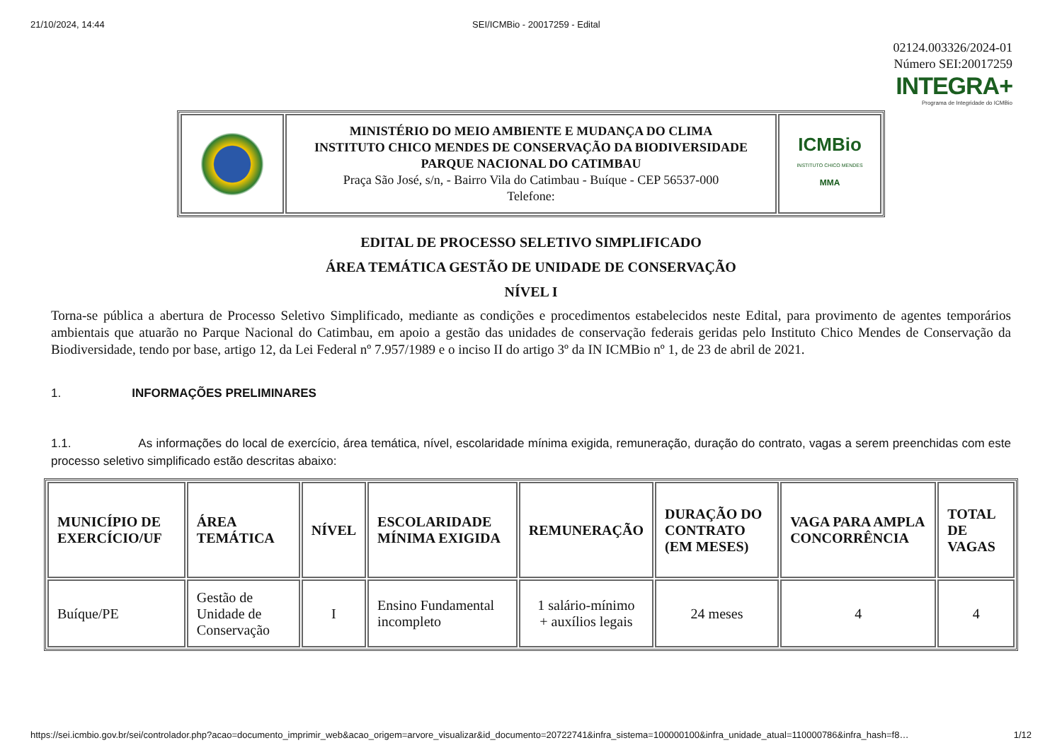21/10/2024, 14:44 SEI/ICMBio - 20017259 - Edital
02124.003326/2024-01
Número SEI:20017259
INTEGRA+
Programa de Integridade do ICMBio
| | MINISTÉRIO DO MEIO AMBIENTE E MUDANÇA DO CLIMA INSTITUTO CHICO MENDES DE CONSERVAÇÃO DA BIODIVERSIDADE PARQUE NACIONAL DO CATIMBAU Praça São José, s/n, - Bairro Vila do Catimbau - Buíque - CEP 56537-000 Telefone: | ICMBio INSTITUTO CHICO MENDES MMA |
EDITAL DE PROCESSO SELETIVO SIMPLIFICADO
ÁREA TEMÁTICA GESTÃO DE UNIDADE DE CONSERVAÇÃO
NÍVEL I
Torna-se pública a abertura de Processo Seletivo Simplificado, mediante as condições e procedimentos estabelecidos neste Edital, para provimento de agentes temporários ambientais que atuarão no Parque Nacional do Catimbau, em apoio a gestão das unidades de conservação federais geridas pelo Instituto Chico Mendes de Conservação da Biodiversidade, tendo por base, artigo 12, da Lei Federal nº 7.957/1989 e o inciso II do artigo 3º da IN ICMBio nº 1, de 23 de abril de 2021.
1. INFORMAÇÕES PRELIMINARES
1.1. As informações do local de exercício, área temática, nível, escolaridade mínima exigida, remuneração, duração do contrato, vagas a serem preenchidas com este processo seletivo simplificado estão descritas abaixo:
| MUNICÍPIO DE EXERCÍCIO/UF | ÁREA TEMÁTICA | NÍVEL | ESCOLARIDADE MÍNIMA EXIGIDA | REMUNERAÇÃO | DURAÇÃO DO CONTRATO (EM MESES) | VAGA PARA AMPLA CONCORRÊNCIA | TOTAL DE VAGAS |
| --- | --- | --- | --- | --- | --- | --- | --- |
| Buíque/PE | Gestão de Unidade de Conservação | I | Ensino Fundamental incompleto | 1 salário-mínimo + auxílios legais | 24 meses | 4 | 4 |
https://sei.icmbio.gov.br/sei/controlador.php?acao=documento_imprimir_web&acao_origem=arvore_visualizar&id_documento=20722741&infra_sistema=100000100&infra_unidade_atual=110000786&infra_hash=f8… 1/12